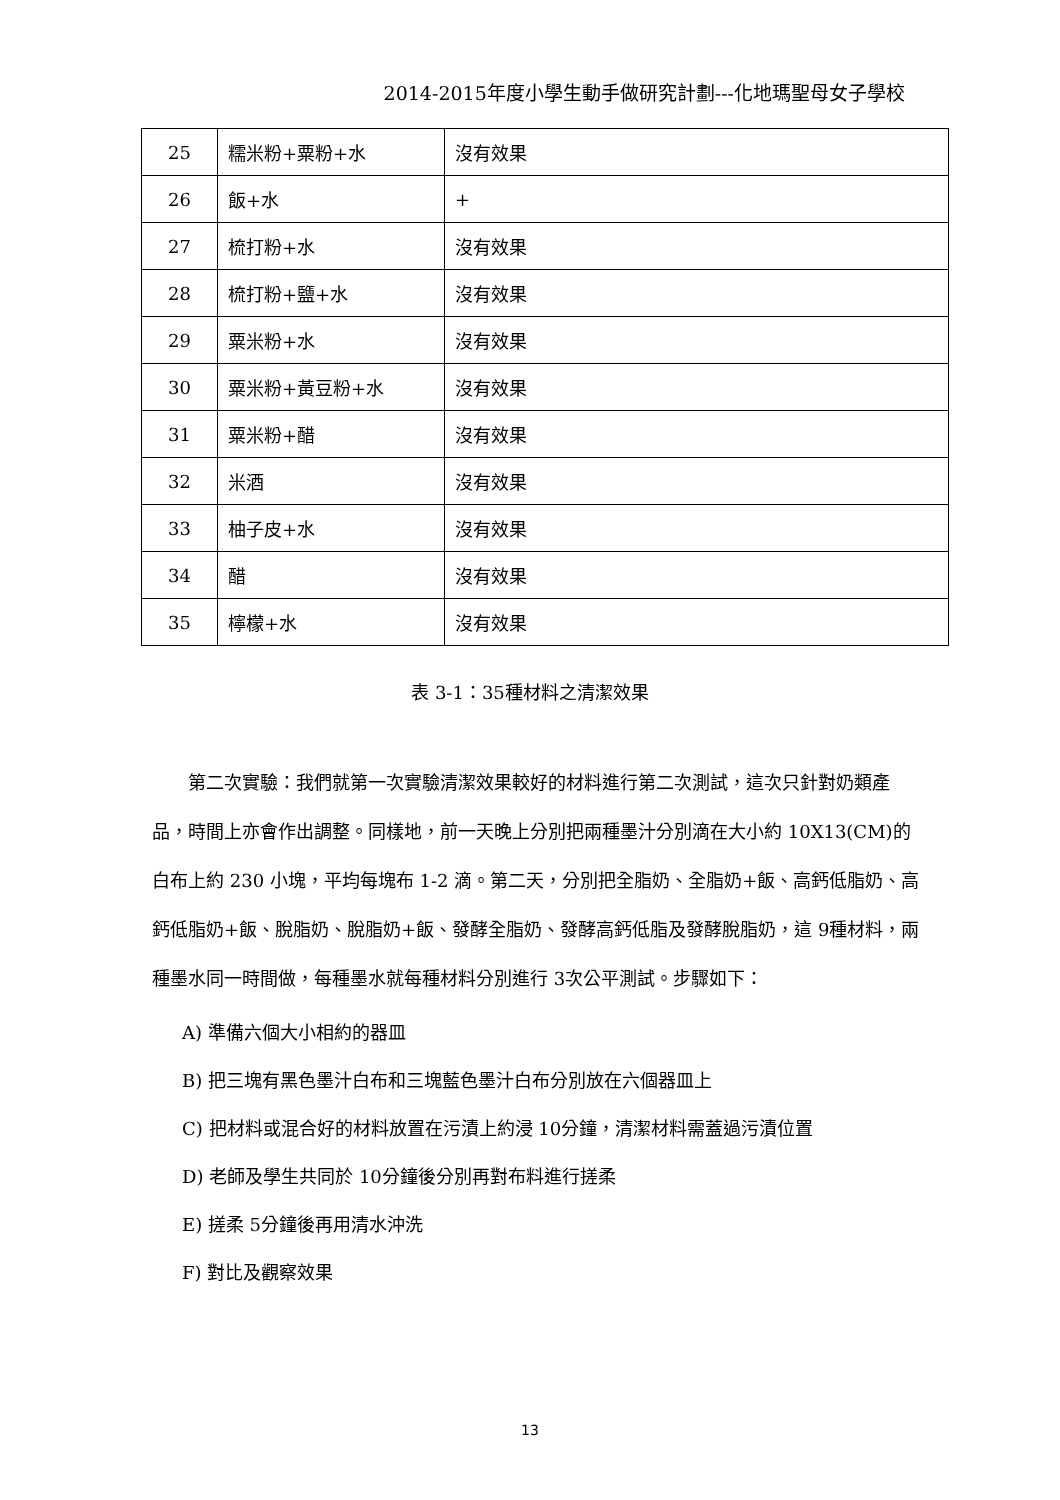2014-2015年度小學生動手做研究計劃---化地瑪聖母女子學校
| 25 | 糯米粉+粟粉+水 | 沒有效果 |
| 26 | 飯+水 | + |
| 27 | 梳打粉+水 | 沒有效果 |
| 28 | 梳打粉+鹽+水 | 沒有效果 |
| 29 | 粟米粉+水 | 沒有效果 |
| 30 | 粟米粉+黃豆粉+水 | 沒有效果 |
| 31 | 粟米粉+醋 | 沒有效果 |
| 32 | 米酒 | 沒有效果 |
| 33 | 柚子皮+水 | 沒有效果 |
| 34 | 醋 | 沒有效果 |
| 35 | 檸檬+水 | 沒有效果 |
表 3-1：35種材料之清潔效果
第二次實驗：我們就第一次實驗清潔效果較好的材料進行第二次測試，這次只針對奶類產品，時間上亦會作出調整。同樣地，前一天晚上分別把兩種墨汁分別滴在大小約 10X13(CM)的白布上約 230 小塊，平均每塊布 1-2 滴。第二天，分別把全脂奶、全脂奶+飯、高鈣低脂奶、高鈣低脂奶+飯、脫脂奶、脫脂奶+飯、發酵全脂奶、發酵高鈣低脂及發酵脫脂奶，這 9種材料，兩種墨水同一時間做，每種墨水就每種材料分別進行 3次公平測試。步驟如下：
A) 準備六個大小相約的器皿
B) 把三塊有黑色墨汁白布和三塊藍色墨汁白布分別放在六個器皿上
C) 把材料或混合好的材料放置在污漬上約浸 10分鐘，清潔材料需蓋過污漬位置
D) 老師及學生共同於 10分鐘後分別再對布料進行搓柔
E) 搓柔 5分鐘後再用清水沖洗
F) 對比及觀察效果
13